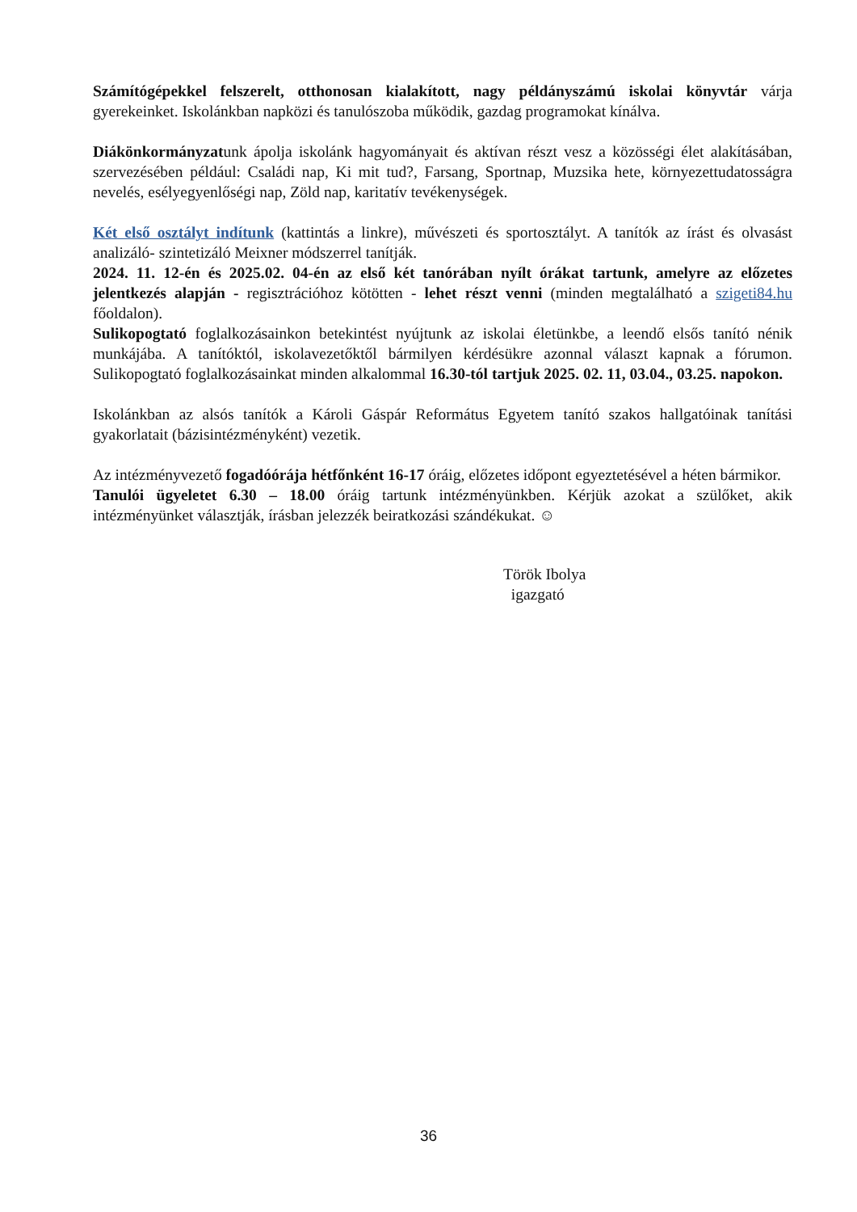Számítógépekkel felszerelt, otthonosan kialakított, nagy példányszámú iskolai könyvtár várja gyerekeinket. Iskolánkban napközi és tanulószoba működik, gazdag programokat kínálva.
Diákönkormányzatunk ápolja iskolánk hagyományait és aktívan részt vesz a közösségi élet alakításában, szervezésében például: Családi nap, Ki mit tud?, Farsang, Sportnap, Muzsika hete, környezettudatosságra nevelés, esélyegyenlőségi nap, Zöld nap, karitatív tevékenységek.
Két első osztályt indítunk (kattintás a linkre), művészeti és sportosztályt. A tanítók az írást és olvasást analizáló- szintetizáló Meixner módszerrel tanítják.
2024. 11. 12-én és 2025.02. 04-én az első két tanórában nyílt órákat tartunk, amelyre az előzetes jelentkezés alapján - regisztrációhoz kötötten - lehet részt venni (minden megtalálható a szigeti84.hu főoldalon).
Sulikopogtató foglalkozásainkon betekintést nyújtunk az iskolai életünkbe, a leendő elsős tanító nénik munkájába. A tanítóktól, iskolavezetőktől bármilyen kérdésükre azonnal választ kapnak a fórumon. Sulikopogtató foglalkozásainkat minden alkalommal 16.30-tól tartjuk 2025. 02. 11, 03.04., 03.25. napokon.
Iskolánkban az alsós tanítók a Károli Gáspár Református Egyetem tanító szakos hallgatóinak tanítási gyakorlatait (bázisintézményként) vezetik.
Az intézményvezető fogadóórája hétfőnként 16-17 óráig, előzetes időpont egyeztetésével a héten bármikor.
Tanulói ügyeletet 6.30 – 18.00 óráig tartunk intézményünkben. Kérjük azokat a szülőket, akik intézményünket választják, írásban jelezzék beiratkozási szándékukat. ☺
Török Ibolya
igazgató
36